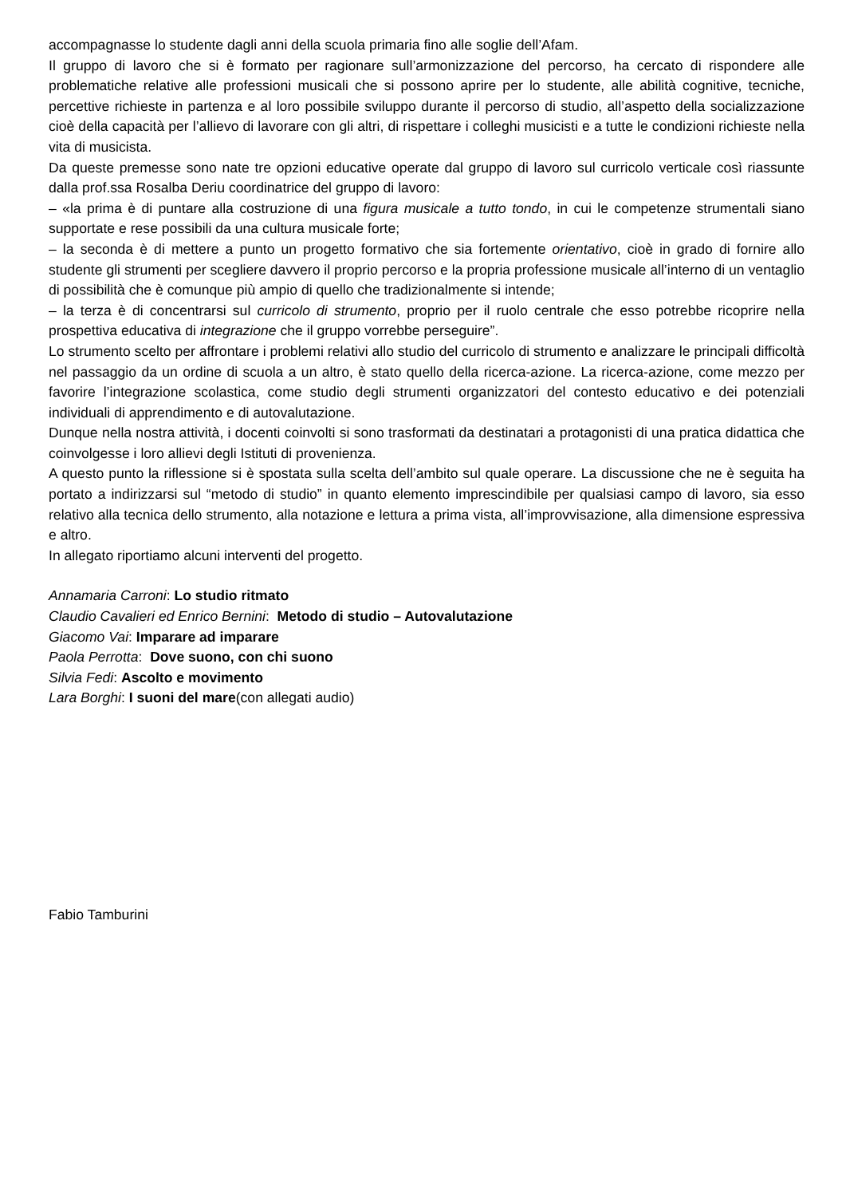accompagnasse lo studente dagli anni della scuola primaria fino alle soglie dell’Afam.
Il gruppo di lavoro che si è formato per ragionare sull’armonizzazione del percorso, ha cercato di rispondere alle problematiche relative alle professioni musicali che si possono aprire per lo studente, alle abilità cognitive, tecniche, percettive richieste in partenza e al loro possibile sviluppo durante il percorso di studio, all’aspetto della socializzazione cioè della capacità per l’allievo di lavorare con gli altri, di rispettare i colleghi musicisti e a tutte le condizioni richieste nella vita di musicista.
Da queste premesse sono nate tre opzioni educative operate dal gruppo di lavoro sul curricolo verticale così riassunte dalla prof.ssa Rosalba Deriu coordinatrice del gruppo di lavoro:
– «la prima è di puntare alla costruzione di una figura musicale a tutto tondo, in cui le competenze strumentali siano supportate e rese possibili da una cultura musicale forte;
– la seconda è di mettere a punto un progetto formativo che sia fortemente orientativo, cioè in grado di fornire allo studente gli strumenti per scegliere davvero il proprio percorso e la propria professione musicale all’interno di un ventaglio di possibilità che è comunque più ampio di quello che tradizionalmente si intende;
– la terza è di concentrarsi sul curricolo di strumento, proprio per il ruolo centrale che esso potrebbe ricoprire nella prospettiva educativa di integrazione che il gruppo vorrebbe perseguire”.
Lo strumento scelto per affrontare i problemi relativi allo studio del curricolo di strumento e analizzare le principali difficoltà nel passaggio da un ordine di scuola a un altro, è stato quello della ricerca-azione. La ricerca-azione, come mezzo per favorire l’integrazione scolastica, come studio degli strumenti organizzatori del contesto educativo e dei potenziali individuali di apprendimento e di autovalutazione.
Dunque nella nostra attività, i docenti coinvolti si sono trasformati da destinatari a protagonisti di una pratica didattica che coinvolgesse i loro allievi degli Istituti di provenienza.
A questo punto la riflessione si è spostata sulla scelta dell’ambito sul quale operare. La discussione che ne è seguita ha portato a indirizzarsi sul “metodo di studio” in quanto elemento imprescindibile per qualsiasi campo di lavoro, sia esso relativo alla tecnica dello strumento, alla notazione e lettura a prima vista, all’improvvisazione, alla dimensione espressiva e altro.
In allegato riportiamo alcuni interventi del progetto.
Annamaria Carroni: Lo studio ritmato
Claudio Cavalieri ed Enrico Bernini: Metodo di studio – Autovalutazione
Giacomo Vai: Imparare ad imparare
Paola Perrotta: Dove suono, con chi suono
Silvia Fedi: Ascolto e movimento
Lara Borghi: I suoni del mare(con allegati audio)
Fabio Tamburini